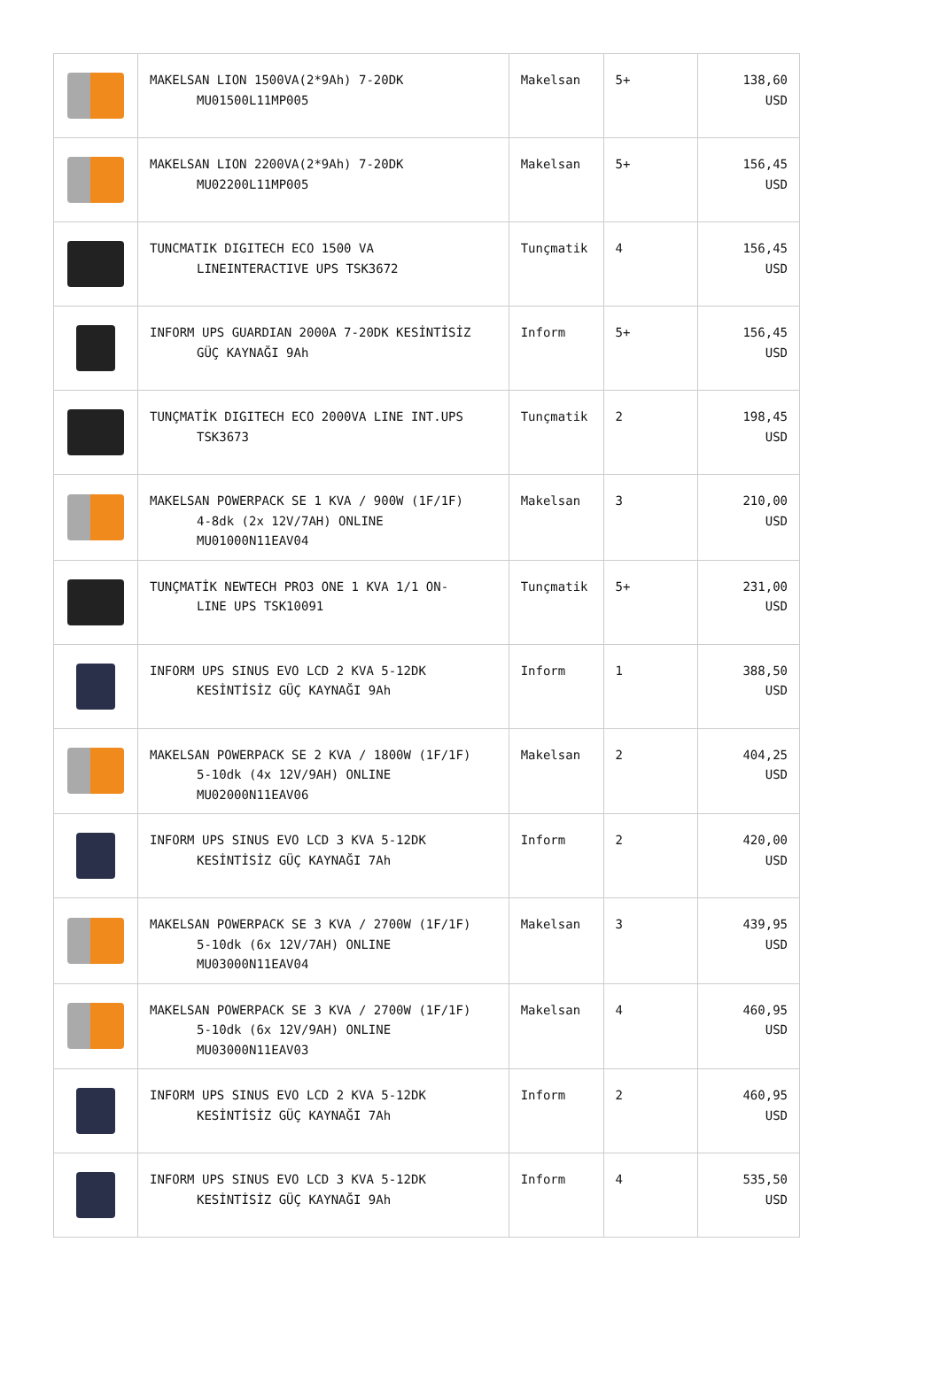| | MAKELSAN LION 1500VA(2*9Ah) 7-20DK MU01500L11MP005 | Makelsan | 5+ | 138,60 USD |
| | MAKELSAN LION 2200VA(2*9Ah) 7-20DK MU02200L11MP005 | Makelsan | 5+ | 156,45 USD |
| | TUNCMATIK DIGITECH ECO 1500 VA LINEINTERACTIVE UPS TSK3672 | Tunçmatik | 4 | 156,45 USD |
| | INFORM UPS GUARDIAN 2000A 7-20DK KESİNTİSİZ GÜÇ KAYNAĞI 9Ah | Inform | 5+ | 156,45 USD |
| | TUNÇMATİK DIGITECH ECO 2000VA LINE INT.UPS TSK3673 | Tunçmatik | 2 | 198,45 USD |
| | MAKELSAN POWERPACK SE 1 KVA / 900W (1F/1F) 4-8dk (2x 12V/7AH) ONLINE MU01000N11EAV04 | Makelsan | 3 | 210,00 USD |
| | TUNÇMATİK NEWTECH PRO3 ONE 1 KVA 1/1 ON- LINE UPS TSK10091 | Tunçmatik | 5+ | 231,00 USD |
| | INFORM UPS SINUS EVO LCD 2 KVA 5-12DK KESİNTİSİZ GÜÇ KAYNAĞI 9Ah | Inform | 1 | 388,50 USD |
| | MAKELSAN POWERPACK SE 2 KVA / 1800W (1F/1F) 5-10dk (4x 12V/9AH) ONLINE MU02000N11EAV06 | Makelsan | 2 | 404,25 USD |
| | INFORM UPS SINUS EVO LCD 3 KVA 5-12DK KESİNTİSİZ GÜÇ KAYNAĞI 7Ah | Inform | 2 | 420,00 USD |
| | MAKELSAN POWERPACK SE 3 KVA / 2700W (1F/1F) 5-10dk (6x 12V/7AH) ONLINE MU03000N11EAV04 | Makelsan | 3 | 439,95 USD |
| | MAKELSAN POWERPACK SE 3 KVA / 2700W (1F/1F) 5-10dk (6x 12V/9AH) ONLINE MU03000N11EAV03 | Makelsan | 4 | 460,95 USD |
| | INFORM UPS SINUS EVO LCD 2 KVA 5-12DK KESİNTİSİZ GÜÇ KAYNAĞI 7Ah | Inform | 2 | 460,95 USD |
| | INFORM UPS SINUS EVO LCD 3 KVA 5-12DK KESİNTİSİZ GÜÇ KAYNAĞI 9Ah | Inform | 4 | 535,50 USD |